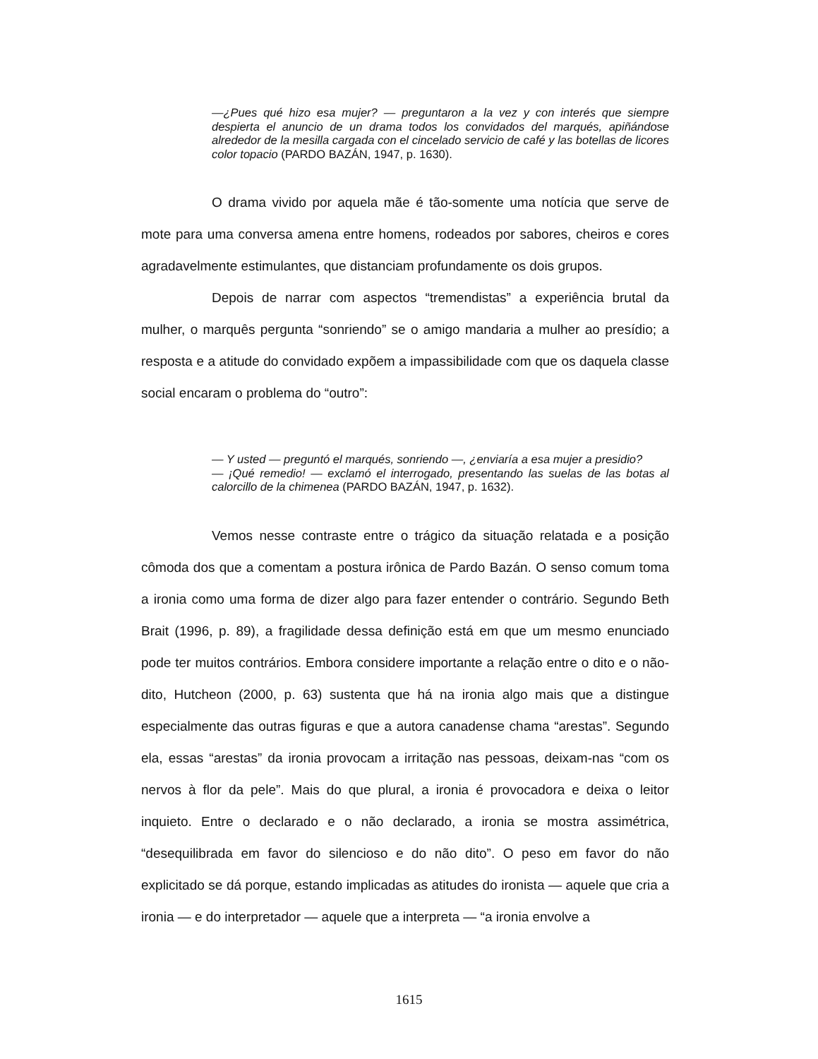—¿Pues qué hizo esa mujer? — preguntaron a la vez y con interés que siempre despierta el anuncio de un drama todos los convidados del marqués, apiñándose alrededor de la mesilla cargada con el cincelado servicio de café y las botellas de licores color topacio (PARDO BAZÁN, 1947, p. 1630).
O drama vivido por aquela mãe é tão-somente uma notícia que serve de mote para uma conversa amena entre homens, rodeados por sabores, cheiros e cores agradavelmente estimulantes, que distanciam profundamente os dois grupos.
Depois de narrar com aspectos “tremendistas” a experiência brutal da mulher, o marquês pergunta “sonriendo” se o amigo mandaria a mulher ao presídio; a resposta e a atitude do convidado expõem a impassibilidade com que os daquela classe social encaram o problema do “outro”:
— Y usted — preguntó el marqués, sonriendo —, ¿enviaría a esa mujer a presidio?
— ¡Qué remedio! — exclamó el interrogado, presentando las suelas de las botas al calorcillo de la chimenea (PARDO BAZÁN, 1947, p. 1632).
Vemos nesse contraste entre o trágico da situação relatada e a posição cômoda dos que a comentam a postura irônica de Pardo Bazán. O senso comum toma a ironia como uma forma de dizer algo para fazer entender o contrário. Segundo Beth Brait (1996, p. 89), a fragilidade dessa definição está em que um mesmo enunciado pode ter muitos contrários. Embora considere importante a relação entre o dito e o não-dito, Hutcheon (2000, p. 63) sustenta que há na ironia algo mais que a distingue especialmente das outras figuras e que a autora canadense chama “arestas”. Segundo ela, essas “arestas” da ironia provocam a irritação nas pessoas, deixam-nas “com os nervos à flor da pele”. Mais do que plural, a ironia é provocadora e deixa o leitor inquieto. Entre o declarado e o não declarado, a ironia se mostra assimétrica, “desequilibrada em favor do silencioso e do não dito”. O peso em favor do não explicitado se dá porque, estando implicadas as atitudes do ironista — aquele que cria a ironia — e do interpretador — aquele que a interpreta — “a ironia envolve a
1615